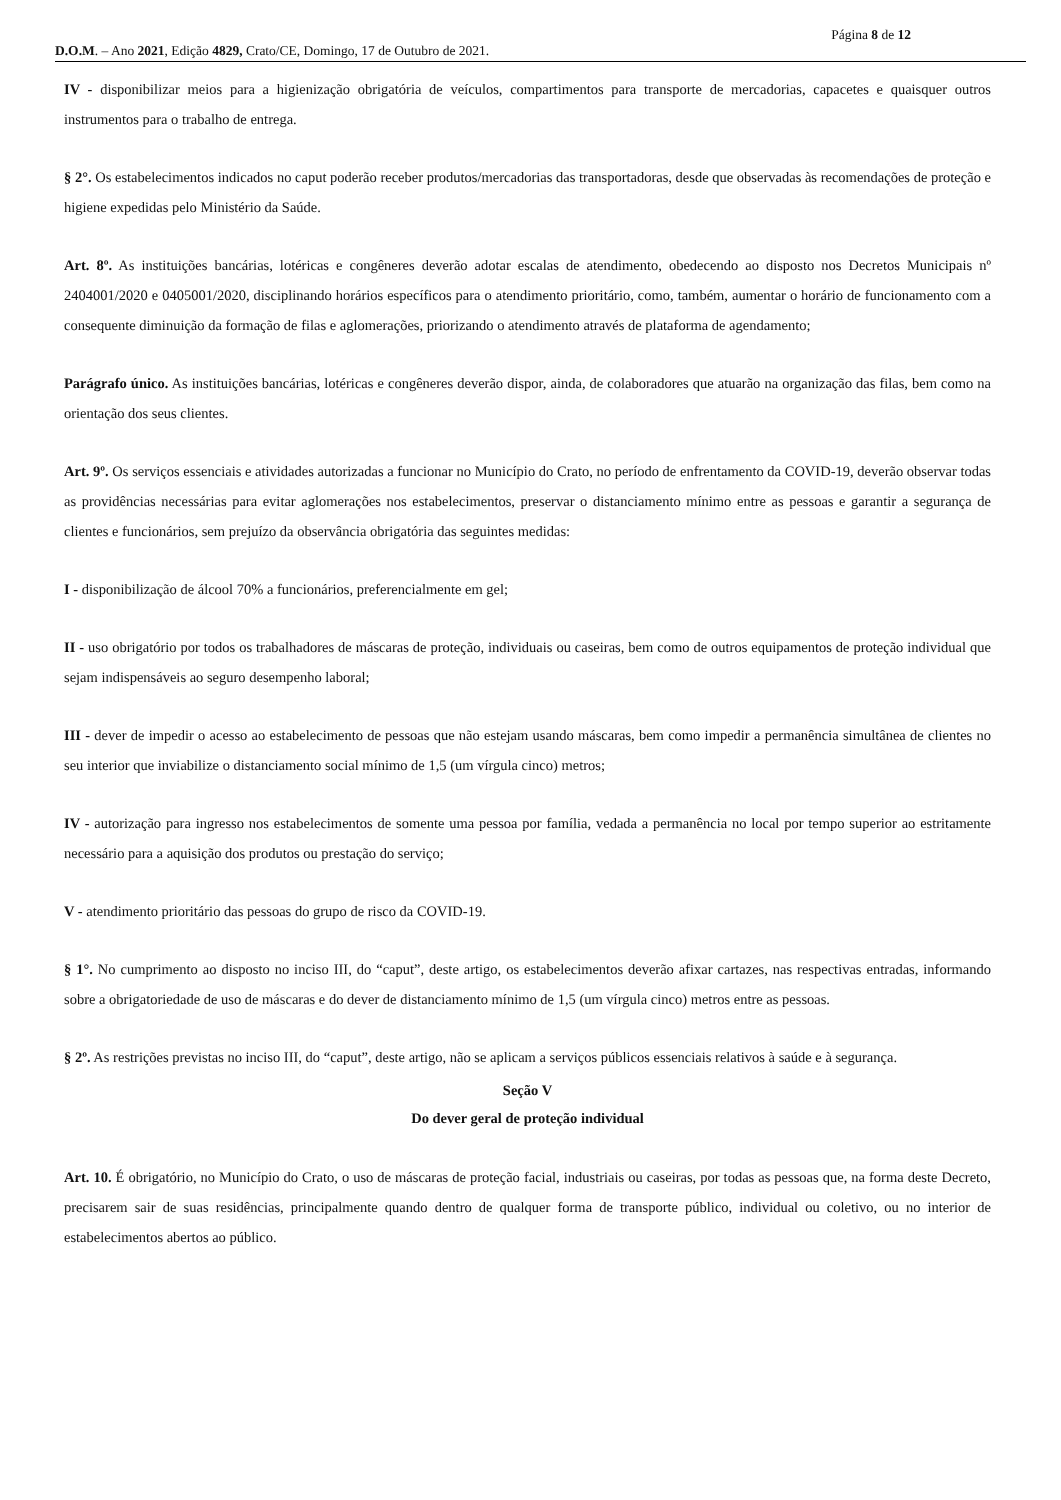Página 8 de 12
D.O.M. – Ano 2021, Edição 4829, Crato/CE, Domingo, 17 de Outubro de 2021.
IV - disponibilizar meios para a higienização obrigatória de veículos, compartimentos para transporte de mercadorias, capacetes e quaisquer outros instrumentos para o trabalho de entrega.
§ 2°. Os estabelecimentos indicados no caput poderão receber produtos/mercadorias das transportadoras, desde que observadas às recomendações de proteção e higiene expedidas pelo Ministério da Saúde.
Art. 8º. As instituições bancárias, lotéricas e congêneres deverão adotar escalas de atendimento, obedecendo ao disposto nos Decretos Municipais nº 2404001/2020 e 0405001/2020, disciplinando horários específicos para o atendimento prioritário, como, também, aumentar o horário de funcionamento com a consequente diminuição da formação de filas e aglomerações, priorizando o atendimento através de plataforma de agendamento;
Parágrafo único. As instituições bancárias, lotéricas e congêneres deverão dispor, ainda, de colaboradores que atuarão na organização das filas, bem como na orientação dos seus clientes.
Art. 9º. Os serviços essenciais e atividades autorizadas a funcionar no Município do Crato, no período de enfrentamento da COVID-19, deverão observar todas as providências necessárias para evitar aglomerações nos estabelecimentos, preservar o distanciamento mínimo entre as pessoas e garantir a segurança de clientes e funcionários, sem prejuízo da observância obrigatória das seguintes medidas:
I - disponibilização de álcool 70% a funcionários, preferencialmente em gel;
II - uso obrigatório por todos os trabalhadores de máscaras de proteção, individuais ou caseiras, bem como de outros equipamentos de proteção individual que sejam indispensáveis ao seguro desempenho laboral;
III - dever de impedir o acesso ao estabelecimento de pessoas que não estejam usando máscaras, bem como impedir a permanência simultânea de clientes no seu interior que inviabilize o distanciamento social mínimo de 1,5 (um vírgula cinco) metros;
IV - autorização para ingresso nos estabelecimentos de somente uma pessoa por família, vedada a permanência no local por tempo superior ao estritamente necessário para a aquisição dos produtos ou prestação do serviço;
V - atendimento prioritário das pessoas do grupo de risco da COVID-19.
§ 1°. No cumprimento ao disposto no inciso III, do “caput”, deste artigo, os estabelecimentos deverão afixar cartazes, nas respectivas entradas, informando sobre a obrigatoriedade de uso de máscaras e do dever de distanciamento mínimo de 1,5 (um vírgula cinco) metros entre as pessoas.
§ 2º. As restrições previstas no inciso III, do “caput”, deste artigo, não se aplicam a serviços públicos essenciais relativos à saúde e à segurança.
Seção V
Do dever geral de proteção individual
Art. 10. É obrigatório, no Município do Crato, o uso de máscaras de proteção facial, industriais ou caseiras, por todas as pessoas que, na forma deste Decreto, precisarem sair de suas residências, principalmente quando dentro de qualquer forma de transporte público, individual ou coletivo, ou no interior de estabelecimentos abertos ao público.